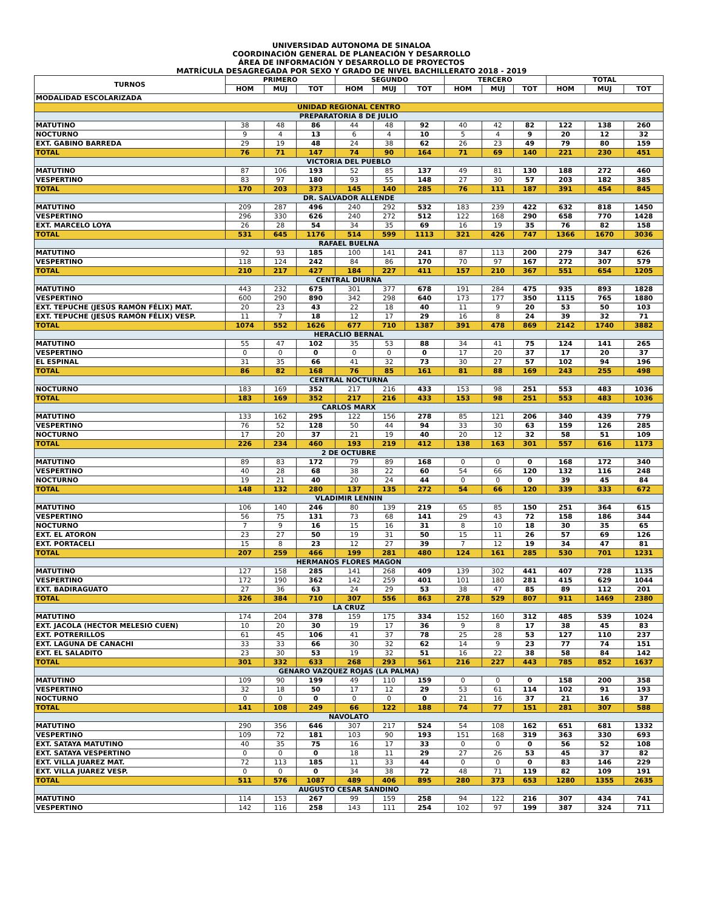UNIVERSIDAD AUTONOMA DE SINALOA
COORDINACIÓN GENERAL DE PLANEACIÓN Y DESARROLLO
ÁREA DE INFORMACIÓN Y DESARROLLO DE PROYECTOS
MATRÍCULA DESAGREGADA POR SEXO Y GRADO DE NIVEL BACHILLERATO 2018 - 2019
| TURNOS | PRIMERO | | | SEGUNDO | | | TERCERO | | | TOTAL | | |
| --- | --- | --- | --- | --- | --- | --- | --- | --- | --- | --- | --- | --- |
| | HOM | MUJ | TOT | HOM | MUJ | TOT | HOM | MUJ | TOT | HOM | MUJ | TOT |
| MODALIDAD ESCOLARIZADA | | | | | | | | | | | | |
| UNIDAD REGIONAL CENTRO | | | | | | | | | | | | |
| PREPARATORIA 8 DE JULIO | | | | | | | | | | | | |
| MATUTINO | 38 | 48 | 86 | 44 | 48 | 92 | 40 | 42 | 82 | 122 | 138 | 260 |
| NOCTURNO | 9 | 4 | 13 | 6 | 4 | 10 | 5 | 4 | 9 | 20 | 12 | 32 |
| EXT. GABINO BARREDA | 29 | 19 | 48 | 24 | 38 | 62 | 26 | 23 | 49 | 79 | 80 | 159 |
| TOTAL | 76 | 71 | 147 | 74 | 90 | 164 | 71 | 69 | 140 | 221 | 230 | 451 |
| VICTORIA DEL PUEBLO | | | | | | | | | | | | |
| MATUTINO | 87 | 106 | 193 | 52 | 85 | 137 | 49 | 81 | 130 | 188 | 272 | 460 |
| VESPERTINO | 83 | 97 | 180 | 93 | 55 | 148 | 27 | 30 | 57 | 203 | 182 | 385 |
| TOTAL | 170 | 203 | 373 | 145 | 140 | 285 | 76 | 111 | 187 | 391 | 454 | 845 |
| DR. SALVADOR ALLENDE | | | | | | | | | | | | |
| MATUTINO | 209 | 287 | 496 | 240 | 292 | 532 | 183 | 239 | 422 | 632 | 818 | 1450 |
| VESPERTINO | 296 | 330 | 626 | 240 | 272 | 512 | 122 | 168 | 290 | 658 | 770 | 1428 |
| EXT. MARCELO LOYA | 26 | 28 | 54 | 34 | 35 | 69 | 16 | 19 | 35 | 76 | 82 | 158 |
| TOTAL | 531 | 645 | 1176 | 514 | 599 | 1113 | 321 | 426 | 747 | 1366 | 1670 | 3036 |
| RAFAEL BUELNA | | | | | | | | | | | | |
| MATUTINO | 92 | 93 | 185 | 100 | 141 | 241 | 87 | 113 | 200 | 279 | 347 | 626 |
| VESPERTINO | 118 | 124 | 242 | 84 | 86 | 170 | 70 | 97 | 167 | 272 | 307 | 579 |
| TOTAL | 210 | 217 | 427 | 184 | 227 | 411 | 157 | 210 | 367 | 551 | 654 | 1205 |
| CENTRAL DIURNA | | | | | | | | | | | | |
| MATUTINO | 443 | 232 | 675 | 301 | 377 | 678 | 191 | 284 | 475 | 935 | 893 | 1828 |
| VESPERTINO | 600 | 290 | 890 | 342 | 298 | 640 | 173 | 177 | 350 | 1115 | 765 | 1880 |
| EXT. TEPUCHE (JESÚS RAMÓN FÉLIX) MAT. | 20 | 23 | 43 | 22 | 18 | 40 | 11 | 9 | 20 | 53 | 50 | 103 |
| EXT. TEPUCHE (JESÚS RAMÓN FÉLIX) VESP. | 11 | 7 | 18 | 12 | 17 | 29 | 16 | 8 | 24 | 39 | 32 | 71 |
| TOTAL | 1074 | 552 | 1626 | 677 | 710 | 1387 | 391 | 478 | 869 | 2142 | 1740 | 3882 |
| HERACLIO BERNAL | | | | | | | | | | | | |
| MATUTINO | 55 | 47 | 102 | 35 | 53 | 88 | 34 | 41 | 75 | 124 | 141 | 265 |
| VESPERTINO | 0 | 0 | 0 | 0 | 0 | 0 | 17 | 20 | 37 | 17 | 20 | 37 |
| EL ESPINAL | 31 | 35 | 66 | 41 | 32 | 73 | 30 | 27 | 57 | 102 | 94 | 196 |
| TOTAL | 86 | 82 | 168 | 76 | 85 | 161 | 81 | 88 | 169 | 243 | 255 | 498 |
| CENTRAL NOCTURNA | | | | | | | | | | | | |
| NOCTURNO | 183 | 169 | 352 | 217 | 216 | 433 | 153 | 98 | 251 | 553 | 483 | 1036 |
| TOTAL | 183 | 169 | 352 | 217 | 216 | 433 | 153 | 98 | 251 | 553 | 483 | 1036 |
| CARLOS MARX | | | | | | | | | | | | |
| MATUTINO | 133 | 162 | 295 | 122 | 156 | 278 | 85 | 121 | 206 | 340 | 439 | 779 |
| VESPERTINO | 76 | 52 | 128 | 50 | 44 | 94 | 33 | 30 | 63 | 159 | 126 | 285 |
| NOCTURNO | 17 | 20 | 37 | 21 | 19 | 40 | 20 | 12 | 32 | 58 | 51 | 109 |
| TOTAL | 226 | 234 | 460 | 193 | 219 | 412 | 138 | 163 | 301 | 557 | 616 | 1173 |
| 2 DE OCTUBRE | | | | | | | | | | | | |
| MATUTINO | 89 | 83 | 172 | 79 | 89 | 168 | 0 | 0 | 0 | 168 | 172 | 340 |
| VESPERTINO | 40 | 28 | 68 | 38 | 22 | 60 | 54 | 66 | 120 | 132 | 116 | 248 |
| NOCTURNO | 19 | 21 | 40 | 20 | 24 | 44 | 0 | 0 | 0 | 39 | 45 | 84 |
| TOTAL | 148 | 132 | 280 | 137 | 135 | 272 | 54 | 66 | 120 | 339 | 333 | 672 |
| VLADIMIR LENNIN | | | | | | | | | | | | |
| MATUTINO | 106 | 140 | 246 | 80 | 139 | 219 | 65 | 85 | 150 | 251 | 364 | 615 |
| VESPERTINO | 56 | 75 | 131 | 73 | 68 | 141 | 29 | 43 | 72 | 158 | 186 | 344 |
| NOCTURNO | 7 | 9 | 16 | 15 | 16 | 31 | 8 | 10 | 18 | 30 | 35 | 65 |
| EXT. EL ATORON | 23 | 27 | 50 | 19 | 31 | 50 | 15 | 11 | 26 | 57 | 69 | 126 |
| EXT. PORTACELI | 15 | 8 | 23 | 12 | 27 | 39 | 7 | 12 | 19 | 34 | 47 | 81 |
| TOTAL | 207 | 259 | 466 | 199 | 281 | 480 | 124 | 161 | 285 | 530 | 701 | 1231 |
| HERMANOS FLORES MAGON | | | | | | | | | | | | |
| MATUTINO | 127 | 158 | 285 | 141 | 268 | 409 | 139 | 302 | 441 | 407 | 728 | 1135 |
| VESPERTINO | 172 | 190 | 362 | 142 | 259 | 401 | 101 | 180 | 281 | 415 | 629 | 1044 |
| EXT. BADIRAGUATO | 27 | 36 | 63 | 24 | 29 | 53 | 38 | 47 | 85 | 89 | 112 | 201 |
| TOTAL | 326 | 384 | 710 | 307 | 556 | 863 | 278 | 529 | 807 | 911 | 1469 | 2380 |
| LA CRUZ | | | | | | | | | | | | |
| MATUTINO | 174 | 204 | 378 | 159 | 175 | 334 | 152 | 160 | 312 | 485 | 539 | 1024 |
| EXT. JACOLA (HECTOR MELESIO CUEN) | 10 | 20 | 30 | 19 | 17 | 36 | 9 | 8 | 17 | 38 | 45 | 83 |
| EXT. POTRERILLOS | 61 | 45 | 106 | 41 | 37 | 78 | 25 | 28 | 53 | 127 | 110 | 237 |
| EXT. LAGUNA DE CANACHI | 33 | 33 | 66 | 30 | 32 | 62 | 14 | 9 | 23 | 77 | 74 | 151 |
| EXT. EL SALADITO | 23 | 30 | 53 | 19 | 32 | 51 | 16 | 22 | 38 | 58 | 84 | 142 |
| TOTAL | 301 | 332 | 633 | 268 | 293 | 561 | 216 | 227 | 443 | 785 | 852 | 1637 |
| GENARO VAZQUEZ ROJAS (LA PALMA) | | | | | | | | | | | | |
| MATUTINO | 109 | 90 | 199 | 49 | 110 | 159 | 0 | 0 | 0 | 158 | 200 | 358 |
| VESPERTINO | 32 | 18 | 50 | 17 | 12 | 29 | 53 | 61 | 114 | 102 | 91 | 193 |
| NOCTURNO | 0 | 0 | 0 | 0 | 0 | 0 | 21 | 16 | 37 | 21 | 16 | 37 |
| TOTAL | 141 | 108 | 249 | 66 | 122 | 188 | 74 | 77 | 151 | 281 | 307 | 588 |
| NAVOLATO | | | | | | | | | | | | |
| MATUTINO | 290 | 356 | 646 | 307 | 217 | 524 | 54 | 108 | 162 | 651 | 681 | 1332 |
| VESPERTINO | 109 | 72 | 181 | 103 | 90 | 193 | 151 | 168 | 319 | 363 | 330 | 693 |
| EXT. SATAYA MATUTINO | 40 | 35 | 75 | 16 | 17 | 33 | 0 | 0 | 0 | 56 | 52 | 108 |
| EXT. SATAYA VESPERTINO | 0 | 0 | 0 | 18 | 11 | 29 | 27 | 26 | 53 | 45 | 37 | 82 |
| EXT. VILLA JUAREZ MAT. | 72 | 113 | 185 | 11 | 33 | 44 | 0 | 0 | 0 | 83 | 146 | 229 |
| EXT. VILLA JUAREZ VESP. | 0 | 0 | 0 | 34 | 38 | 72 | 48 | 71 | 119 | 82 | 109 | 191 |
| TOTAL | 511 | 576 | 1087 | 489 | 406 | 895 | 280 | 373 | 653 | 1280 | 1355 | 2635 |
| AUGUSTO CESAR SANDINO | | | | | | | | | | | | |
| MATUTINO | 114 | 153 | 267 | 99 | 159 | 258 | 94 | 122 | 216 | 307 | 434 | 741 |
| VESPERTINO | 142 | 116 | 258 | 143 | 111 | 254 | 102 | 97 | 199 | 387 | 324 | 711 |